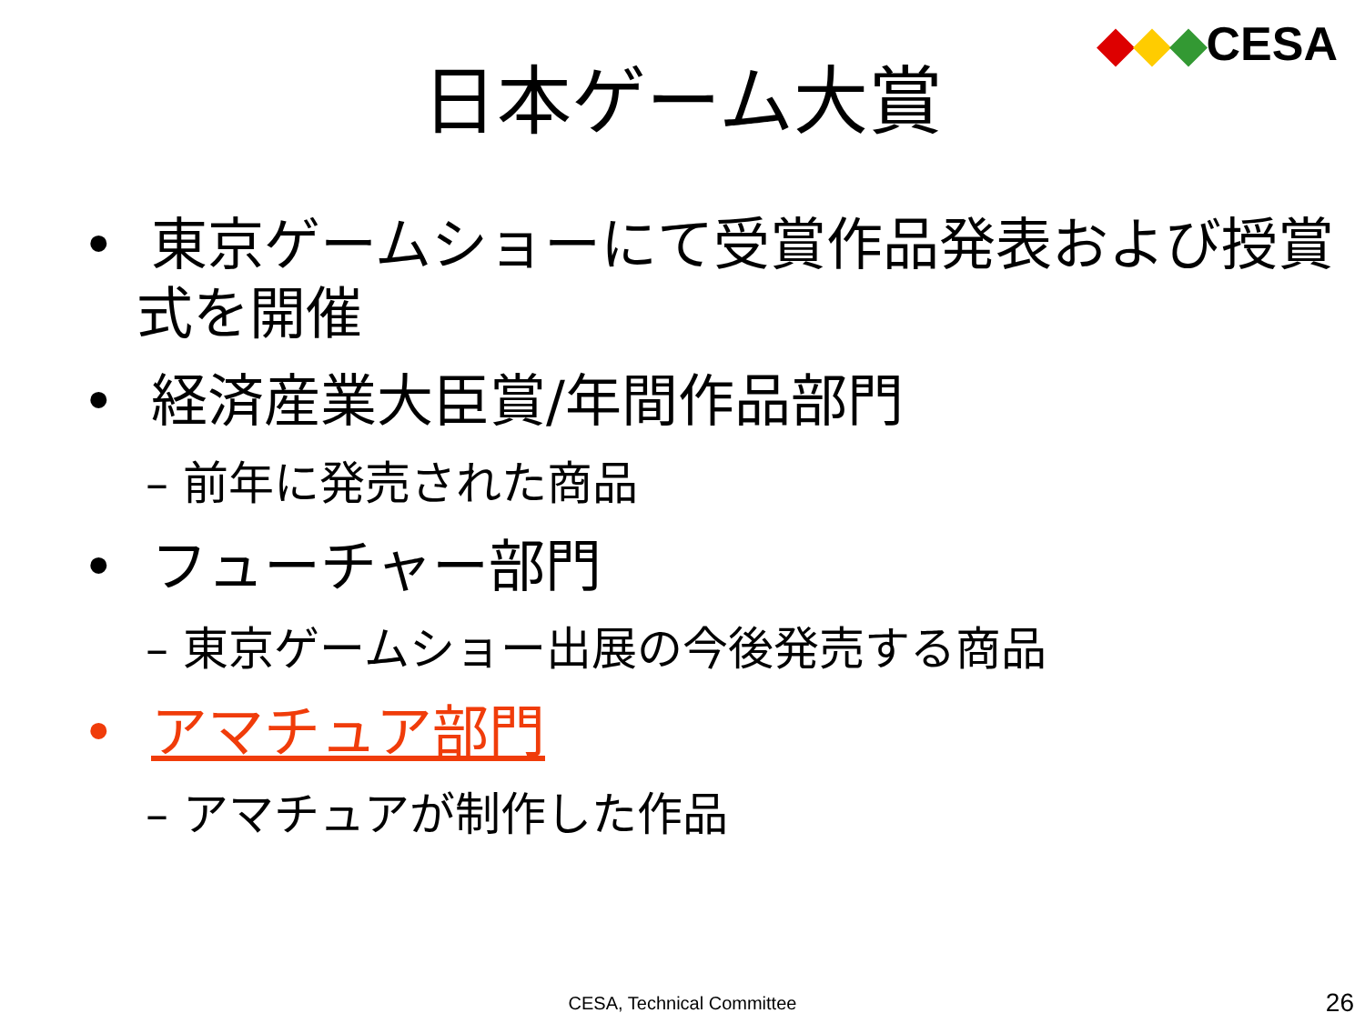◆◆◆CESA
日本ゲーム大賞
• 東京ゲームショーにて受賞作品発表および授賞式を開催
• 経済産業大臣賞/年間作品部門
– 前年に発売された商品
• フューチャー部門
– 東京ゲームショー出展の今後発売する商品
• アマチュア部門
– アマチュアが制作した作品
CESA, Technical Committee 26